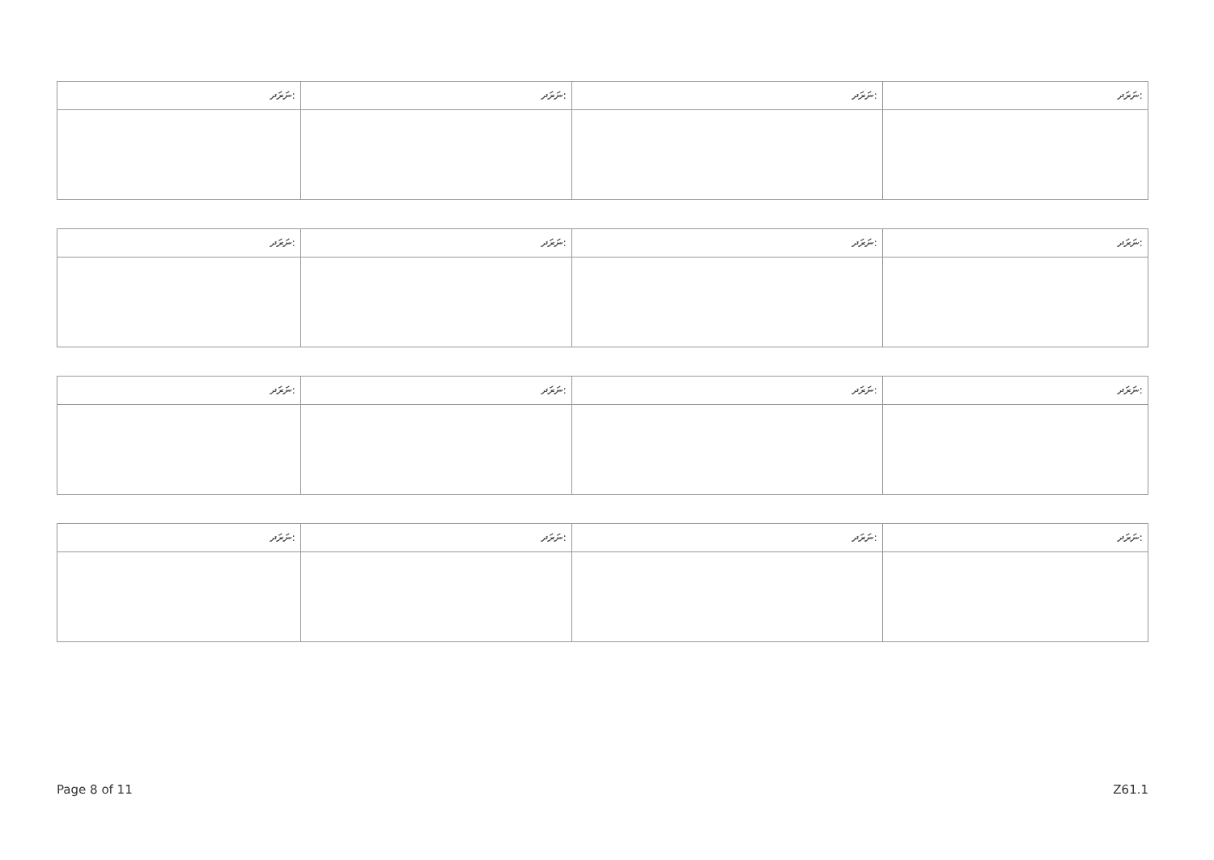| ނަރަދ: | ނަރަދ: | ނަރަދ: | ނަރަދ: |
| --- | --- | --- | --- |
| ނަރަދ: | ނަރަދ: | ނަރަދ: | ނަރަދ: |
| --- | --- | --- | --- |
| ނަރަދ: | ނަރަދ: | ނަރަދ: | ނަރަދ: |
| --- | --- | --- | --- |
| ނަރަދ: | ނަރަދ: | ނަރަދ: | ނަރަދ: |
| --- | --- | --- | --- |
Page 8 of 11 Z61.1